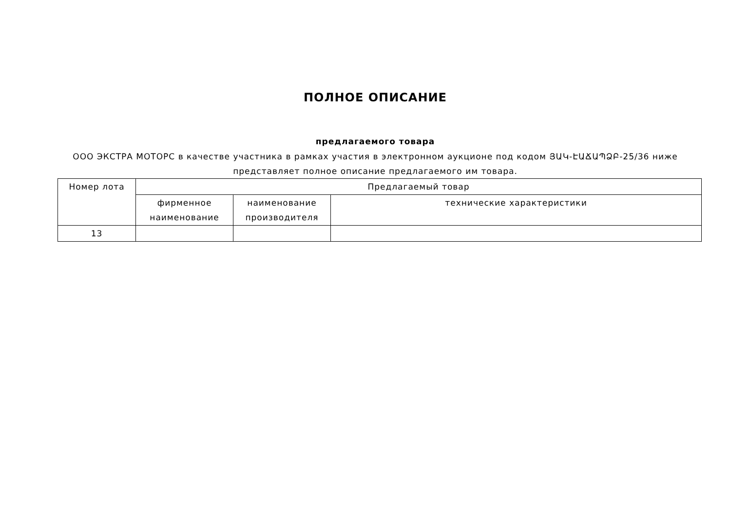ПОЛНОЕ ОПИСАНИЕ
предлагаемого товара
ООО ЭКСТРА МОТОРС в качестве участника в рамках участия в электронном аукционе под кодом ՅԱԿ-ԷԱՃԱՊՁԲ-25/36 ниже представляет полное описание предлагаемого им товара.
| Номер лота | Предлагаемый товар | | |
| --- | --- | --- | --- |
| | фирменное наименование | наименование производителя | технические характеристики |
| 13 | | | |